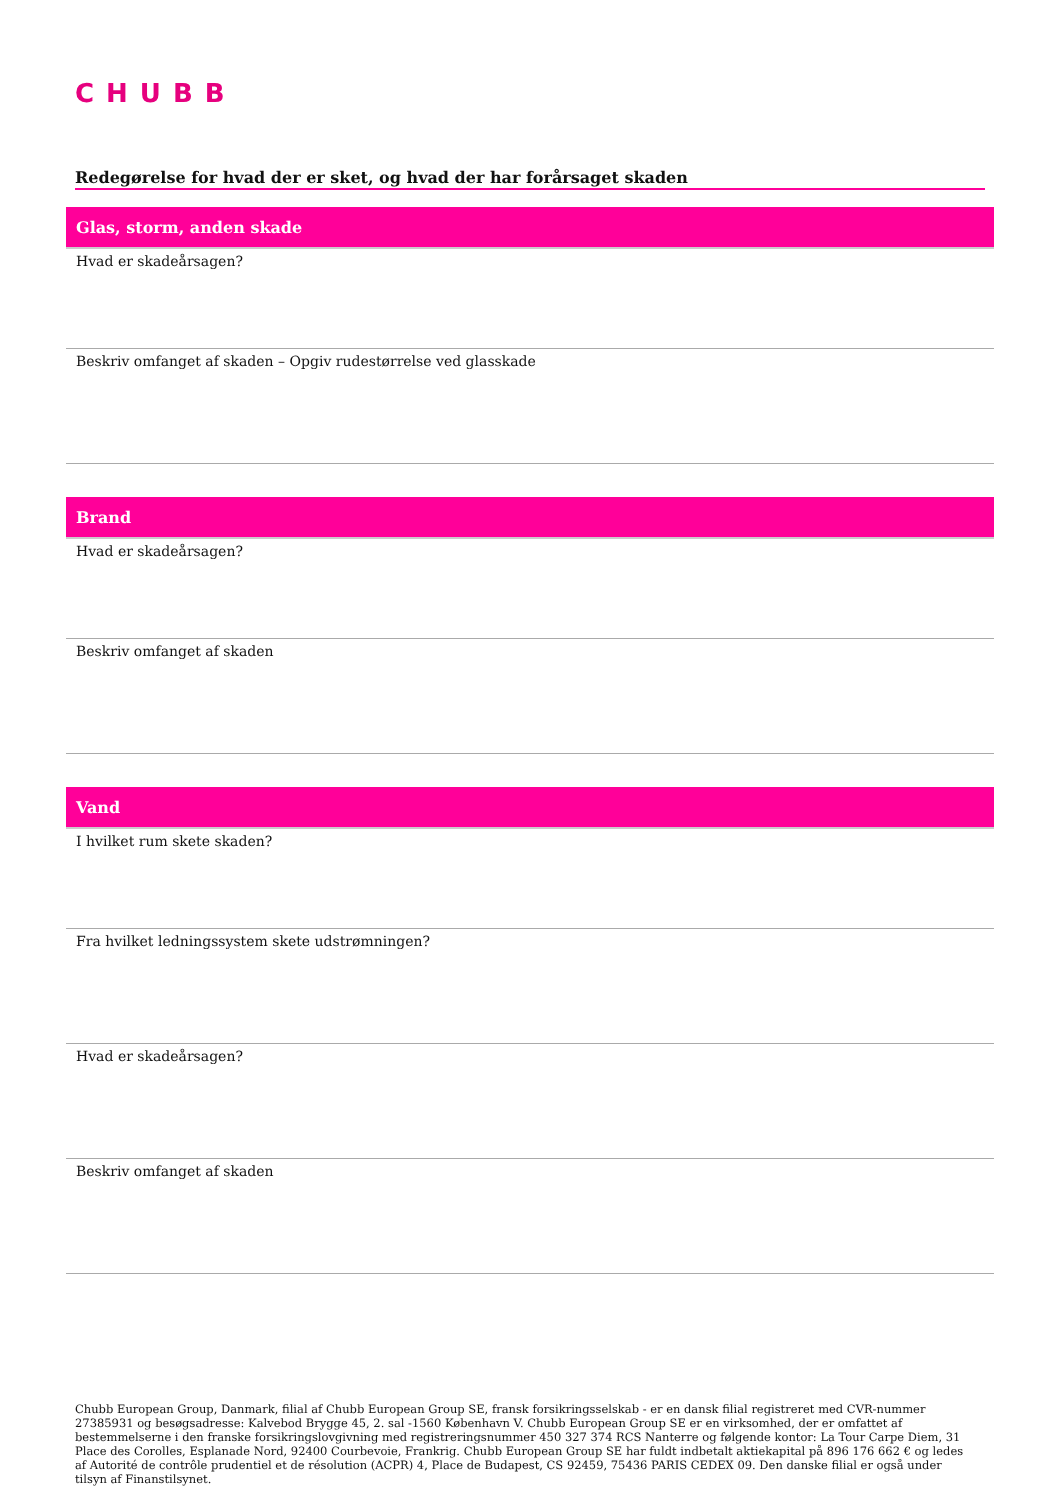CHUBB
Redegørelse for hvad der er sket, og hvad der har forårsaget skaden
Glas, storm, anden skade
Hvad er skadeårsagen?
Beskriv omfanget af skaden – Opgiv rudestørrelse ved glasskade
Brand
Hvad er skadeårsagen?
Beskriv omfanget af skaden
Vand
I hvilket rum skete skaden?
Fra hvilket ledningssystem skete udstrømningen?
Hvad er skadeårsagen?
Beskriv omfanget af skaden
Chubb European Group, Danmark, filial af Chubb European Group SE, fransk forsikringsselskab - er en dansk filial registreret med CVR-nummer 27385931 og besøgsadresse: Kalvebod Brygge 45, 2. sal -1560 København V. Chubb European Group SE er en virksomhed, der er omfattet af bestemmelserne i den franske forsikringslovgivning med registreringsnummer 450 327 374 RCS Nanterre og følgende kontor: La Tour Carpe Diem, 31 Place des Corolles, Esplanade Nord, 92400 Courbevoie, Frankrig. Chubb European Group SE har fuldt indbetalt aktiekapital på 896 176 662 € og ledes af Autorité de contrôle prudentiel et de résolution (ACPR) 4, Place de Budapest, CS 92459, 75436 PARIS CEDEX 09. Den danske filial er også under tilsyn af Finanstilsynet.